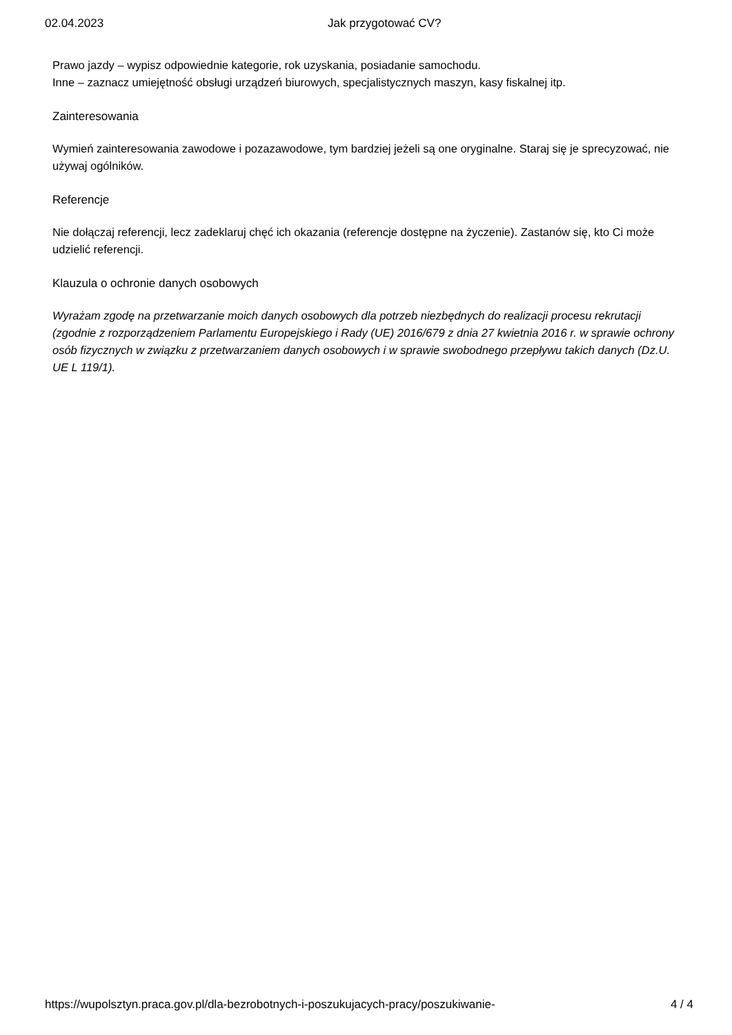02.04.2023 Jak przygotować CV?
Prawo jazdy – wypisz odpowiednie kategorie, rok uzyskania, posiadanie samochodu.
Inne – zaznacz umiejętność obsługi urządzeń biurowych, specjalistycznych maszyn, kasy fiskalnej itp.
Zainteresowania
Wymień zainteresowania zawodowe i pozazawodowe, tym bardziej jeżeli są one oryginalne. Staraj się je sprecyzować, nie używaj ogólników.
Referencje
Nie dołączaj referencji, lecz zadeklaruj chęć ich okazania (referencje dostępne na życzenie). Zastanów się, kto Ci może udzielić referencji.
Klauzula o ochronie danych osobowych
Wyrażam zgodę na przetwarzanie moich danych osobowych dla potrzeb niezbędnych do realizacji procesu rekrutacji (zgodnie z rozporządzeniem Parlamentu Europejskiego i Rady (UE) 2016/679 z dnia 27 kwietnia 2016 r. w sprawie ochrony osób fizycznych w związku z przetwarzaniem danych osobowych i w sprawie swobodnego przepływu takich danych (Dz.U. UE L 119/1).
https://wupolsztyn.praca.gov.pl/dla-bezrobotnych-i-poszukujacych-pracy/poszukiwanie- 4 / 4